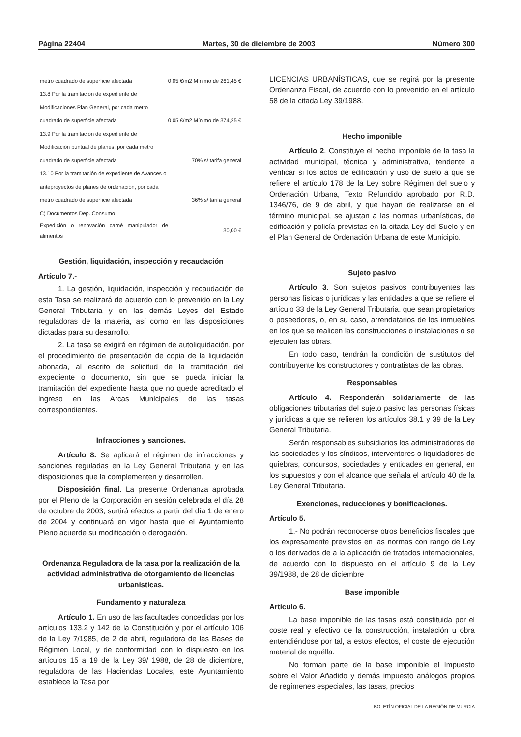Página 22404 Martes, 30 de diciembre de 2003 Número 300
| metro cuadrado de superficie afectada | 0,05 €/m2 Mínimo de 261,45 € |
| 13.8 Por la tramitación de expediente de | |
| Modificaciones Plan General, por cada metro | |
| cuadrado de superficie afectada | 0,05 €/m2 Mínimo de 374,25 € |
| 13.9 Por la tramitación de expediente de | |
| Modificación puntual de planes, por cada metro | |
| cuadrado de superficie afectada | 70% s/ tarifa general |
| 13.10 Por la tramitación de expediente de Avances o | |
| anteproyectos de planes de ordenación, por cada | |
| metro cuadrado de superficie afectada | 36% s/ tarifa general |
| C) Documentos Dep. Consumo | |
| Expedición o renovación carné manipulador de alimentos | 30,00 € |
Gestión, liquidación, inspección y recaudación
Artículo 7.-
1. La gestión, liquidación, inspección y recaudación de esta Tasa se realizará de acuerdo con lo prevenido en la Ley General Tributaria y en las demás Leyes del Estado reguladoras de la materia, así como en las disposiciones dictadas para su desarrollo.
2. La tasa se exigirá en régimen de autoliquidación, por el procedimiento de presentación de copia de la liquidación abonada, al escrito de solicitud de la tramitación del expediente o documento, sin que se pueda iniciar la tramitación del expediente hasta que no quede acreditado el ingreso en las Arcas Municipales de las tasas correspondientes.
Infracciones y sanciones.
Artículo 8. Se aplicará el régimen de infracciones y sanciones reguladas en la Ley General Tributaria y en las disposiciones que la complementen y desarrollen.
Disposición final. La presente Ordenanza aprobada por el Pleno de la Corporación en sesión celebrada el día 28 de octubre de 2003, surtirá efectos a partir del día 1 de enero de 2004 y continuará en vigor hasta que el Ayuntamiento Pleno acuerde su modificación o derogación.
Ordenanza Reguladora de la tasa por la realización de la actividad administrativa de otorgamiento de licencias urbanísticas.
Fundamento y naturaleza
Artículo 1. En uso de las facultades concedidas por los artículos 133.2 y 142 de la Constitución y por el artículo 106 de la Ley 7/1985, de 2 de abril, reguladora de las Bases de Régimen Local, y de conformidad con lo dispuesto en los artículos 15 a 19 de la Ley 39/ 1988, de 28 de diciembre, reguladora de las Haciendas Locales, este Ayuntamiento establece la Tasa por
LICENCIAS URBANÍSTICAS, que se regirá por la presente Ordenanza Fiscal, de acuerdo con lo prevenido en el artículo 58 de la citada Ley 39/1988.
Hecho imponible
Artículo 2. Constituye el hecho imponible de la tasa la actividad municipal, técnica y administrativa, tendente a verificar si los actos de edificación y uso de suelo a que se refiere el artículo 178 de la Ley sobre Régimen del suelo y Ordenación Urbana, Texto Refundido aprobado por R.D. 1346/76, de 9 de abril, y que hayan de realizarse en el término municipal, se ajustan a las normas urbanísticas, de edificación y policía previstas en la citada Ley del Suelo y en el Plan General de Ordenación Urbana de este Municipio.
Sujeto pasivo
Artículo 3. Son sujetos pasivos contribuyentes las personas físicas o jurídicas y las entidades a que se refiere el artículo 33 de la Ley General Tributaria, que sean propietarios o poseedores, o, en su caso, arrendatarios de los inmuebles en los que se realicen las construcciones o instalaciones o se ejecuten las obras.
En todo caso, tendrán la condición de sustitutos del contribuyente los constructores y contratistas de las obras.
Responsables
Artículo 4. Responderán solidariamente de las obligaciones tributarias del sujeto pasivo las personas físicas y jurídicas a que se refieren los artículos 38.1 y 39 de la Ley General Tributaria.
Serán responsables subsidiarios los administradores de las sociedades y los síndicos, interventores o liquidadores de quiebras, concursos, sociedades y entidades en general, en los supuestos y con el alcance que señala el artículo 40 de la Ley General Tributaria.
Exenciones, reducciones y bonificaciones.
Artículo 5.
1.- No podrán reconocerse otros beneficios fiscales que los expresamente previstos en las normas con rango de Ley o los derivados de a la aplicación de tratados internacionales, de acuerdo con lo dispuesto en el artículo 9 de la Ley 39/1988, de 28 de diciembre
Base imponible
Artículo 6.
La base imponible de las tasas está constituida por el coste real y efectivo de la construcción, instalación u obra entendiéndose por tal, a estos efectos, el coste de ejecución material de aquélla.
No forman parte de la base imponible el Impuesto sobre el Valor Añadido y demás impuesto análogos propios de regímenes especiales, las tasas, precios
BOLETÍN OFICIAL DE LA REGIÓN DE MURCIA